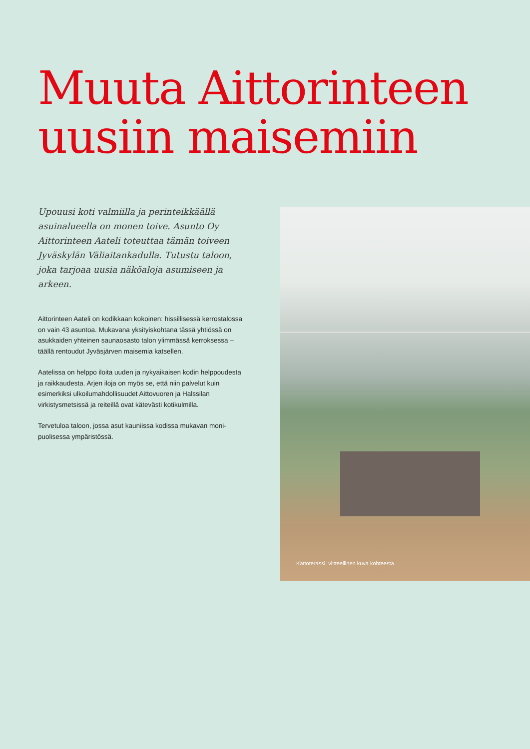Muuta Aittorinteen
uusiin maisemiin
Upouusi koti valmiilla ja perinteikkäällä asuinalueella on monen toive. Asunto Oy Aittorinteen Aateli toteuttaa tämän toiveen Jyväskylän Väliaitankadulla. Tutustu taloon, joka tarjoaa uusia näköaloja asumiseen ja arkeen.
Aittorinteen Aateli on kodikkaan kokoinen: hissillisessä kerros­talossa on vain 43 asuntoa. Mukavana yksityiskohtana tässä yhtiössä on asukkaiden yhteinen saunaosasto talon ylimmässä kerroksessa – täällä rentoudut Jyväsjärven maisemia katsellen.
Aatelissa on helppo iloita uuden ja nykyaikaisen kodin helppou­desta ja raikkaudesta. Arjen iloja on myös se, että niin palvelut kuin esimerkiksi ulkoilumahdollisuudet Aittovuoren ja Halssilan virkistysmetsissä ja reiteillä ovat kätevästi kotikulmilla.
Tervetuloa taloon, jossa asut kauniissa kodissa mukavan moni­puolisessa ympäristössä.
Kattoterassi, viitteellinen kuva kohteesta.